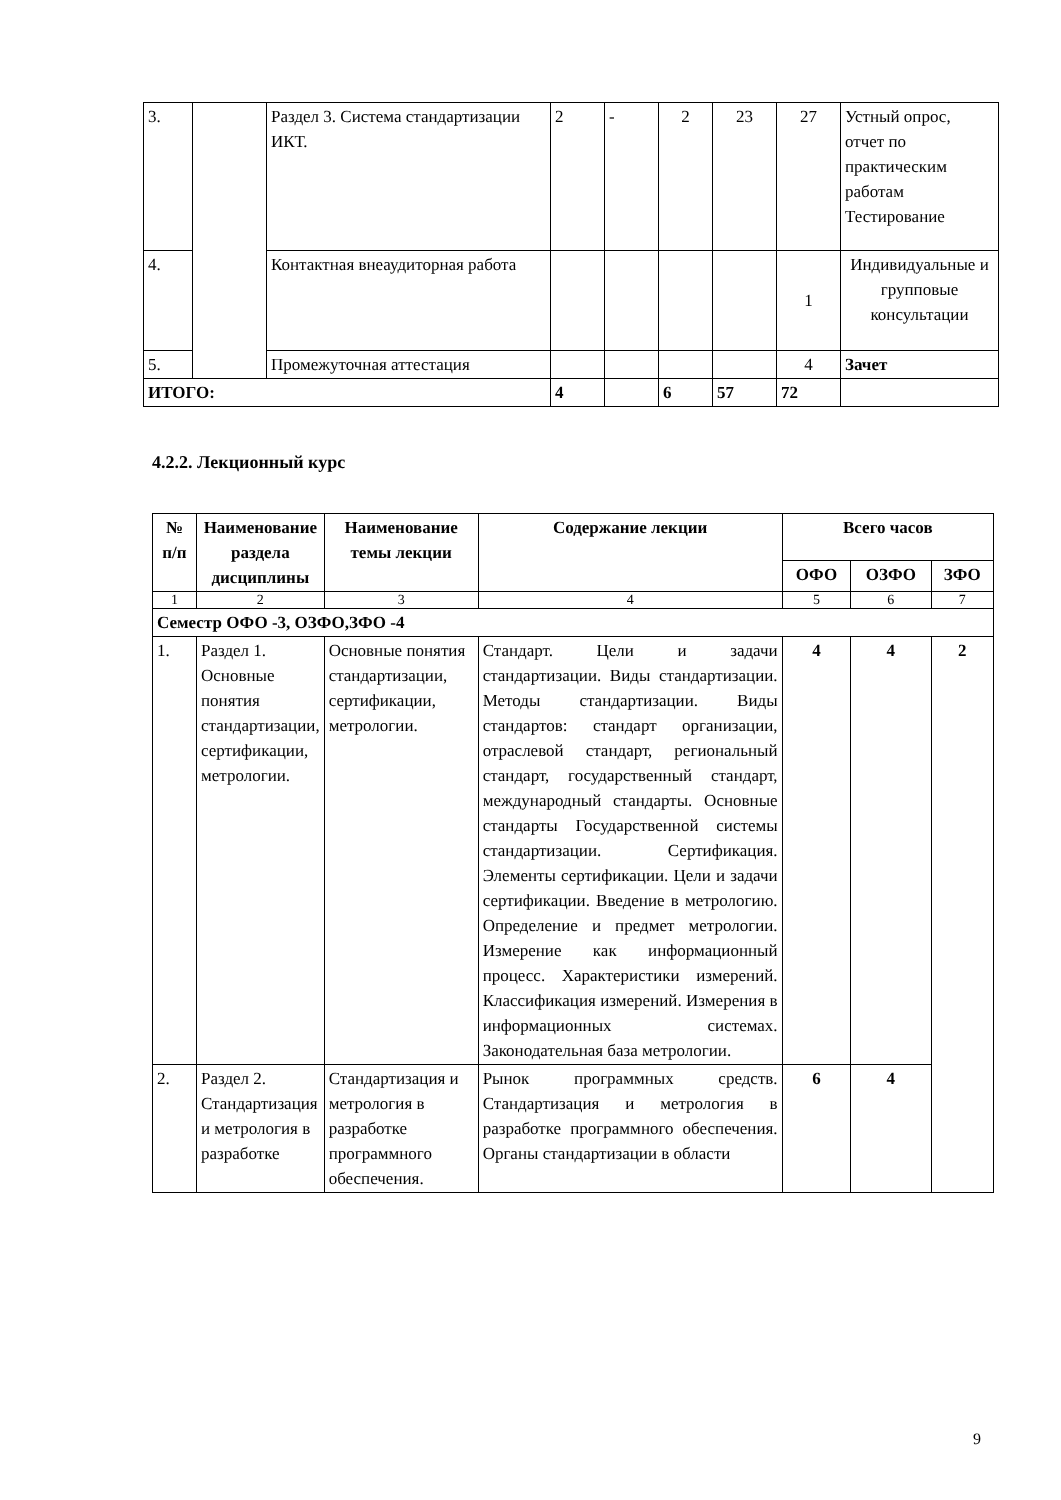| 3. | | Раздел 3. Система стандартизации ИКТ. | 2 | - | 2 | 23 | 27 | Устный опрос, отчет по практическим работам Тестирование |
| 4. | | Контактная внеаудиторная работа | | | | | 1 | Индивидуальные и групповые консультации |
| 5. | | Промежуточная аттестация | | | | | 4 | Зачет |
| ИТОГО: | | | 4 | | 6 | 57 | 72 | |
4.2.2. Лекционный курс
| № п/п | Наименование раздела дисциплины | Наименование темы лекции | Содержание лекции | Всего часов | | |
| --- | --- | --- | --- | --- | --- | --- |
| | | | | ОФО | ОЗФО | ЗФО |
| 1 | 2 | 3 | 4 | 5 | 6 | 7 |
| Семестр ОФО -3, ОЗФО,ЗФО -4 | | | | | | |
| 1. | Раздел 1. Основные понятия стандартизации, сертификации, метрологии. | Основные понятия стандартизации, сертификации, метрологии. | Стандарт. Цели и задачи стандартизации. Виды стандартизации. Методы стандартизации. Виды стандартов: стандарт организации, отраслевой стандарт, региональный стандарт, государственный стандарт, международный стандарты. Основные стандарты Государственной системы стандартизации. Сертификация. Элементы сертификации. Цели и задачи сертификации. Введение в метрологию. Определение и предмет метрологии. Измерение как информационный процесс. Характеристики измерений. Классификация измерений. Измерения в информационных системах. Законодательная база метрологии. | 4 | 4 | 2 |
| 2. | Раздел 2. Стандартизация и метрология в разработке | Стандартизация и метрология в разработке программного обеспечения. | Рынок программных средств. Стандартизация и метрология в разработке программного обеспечения. Органы стандартизации в области | 6 | 4 | |
9